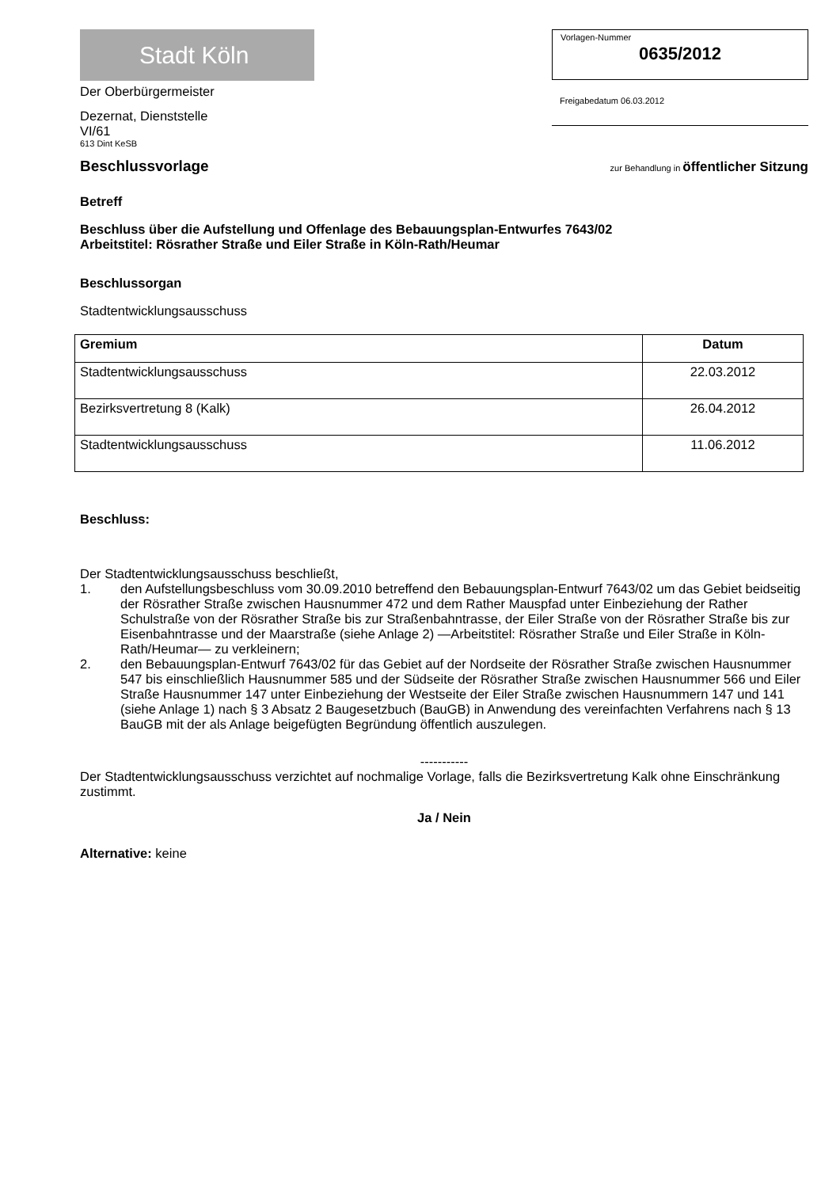Stadt Köln
Der Oberbürgermeister
Dezernat, Dienststelle
VI/61
613 Dint KeSB
Vorlagen-Nummer
0635/2012
Freigabedatum 06.03.2012
Beschlussvorlage
zur Behandlung in öffentlicher Sitzung
Betreff
Beschluss über die Aufstellung und Offenlage des Bebauungsplan-Entwurfes 7643/02
Arbeitstitel: Rösrather Straße und Eiler Straße in Köln-Rath/Heumar
Beschlussorgan
Stadtentwicklungsausschuss
| Gremium | Datum |
| --- | --- |
| Stadtentwicklungsausschuss | 22.03.2012 |
| Bezirksvertretung 8 (Kalk) | 26.04.2012 |
| Stadtentwicklungsausschuss | 11.06.2012 |
Beschluss:
Der Stadtentwicklungsausschuss beschließt,
1. den Aufstellungsbeschluss vom 30.09.2010 betreffend den Bebauungsplan-Entwurf 7643/02 um das Gebiet beidseitig der Rösrather Straße zwischen Hausnummer 472 und dem Rather Mauspfad unter Einbeziehung der Rather Schulstraße von der Rösrather Straße bis zur Straßenbahntrasse, der Eiler Straße von der Rösrather Straße bis zur Eisenbahntrasse und der Maarstraße (siehe Anlage 2) —Arbeitstitel: Rösrather Straße und Eiler Straße in Köln-Rath/Heumar— zu verkleinern;
2. den Bebauungsplan-Entwurf 7643/02 für das Gebiet auf der Nordseite der Rösrather Straße zwischen Hausnummer 547 bis einschließlich Hausnummer 585 und der Südseite der Rösrather Straße zwischen Hausnummer 566 und Eiler Straße Hausnummer 147 unter Einbeziehung der Westseite der Eiler Straße zwischen Hausnummern 147 und 141 (siehe Anlage 1) nach § 3 Absatz 2 Baugesetzbuch (BauGB) in Anwendung des vereinfachten Verfahrens nach § 13 BauGB mit der als Anlage beigefügten Begründung öffentlich auszulegen.
-----------
Der Stadtentwicklungsausschuss verzichtet auf nochmalige Vorlage, falls die Bezirksvertretung Kalk ohne Einschränkung zustimmt.
Ja / Nein
Alternative: keine